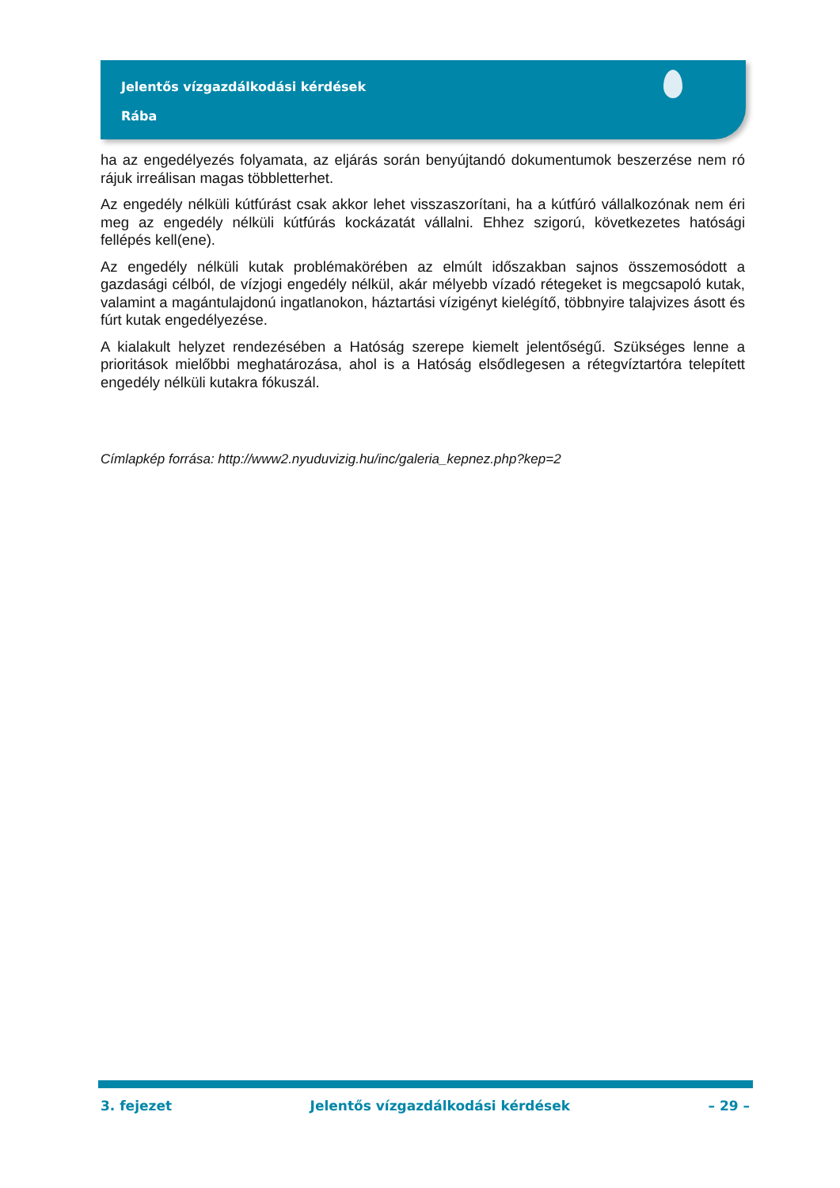Jelentős vízgazdálkodási kérdések
Rába
ha az engedélyezés folyamata, az eljárás során benyújtandó dokumentumok beszerzése nem ró rájuk irreálisan magas többletterhet.
Az engedély nélküli kútfúrást csak akkor lehet visszaszorítani, ha a kútfúró vállalkozónak nem éri meg az engedély nélküli kútfúrás kockázatát vállalni. Ehhez szigorú, következetes hatósági fellépés kell(ene).
Az engedély nélküli kutak problémakörében az elmúlt időszakban sajnos összemosódott a gazdasági célból, de vízjogi engedély nélkül, akár mélyebb vízadó rétegeket is megcsapoló kutak, valamint a magántulajdonú ingatlanokon, háztartási vízigényt kielégítő, többnyire talajvizes ásott és fúrt kutak engedélyezése.
A kialakult helyzet rendezésében a Hatóság szerepe kiemelt jelentőségű. Szükséges lenne a prioritások mielőbbi meghatározása, ahol is a Hatóság elsődlegesen a rétegvíztartóra telepített engedély nélküli kutakra fókuszál.
Címlapkép forrása: http://www2.nyuduvizig.hu/inc/galeria_kepnez.php?kep=2
3. fejezet Jelentős vízgazdálkodási kérdések – 29 –